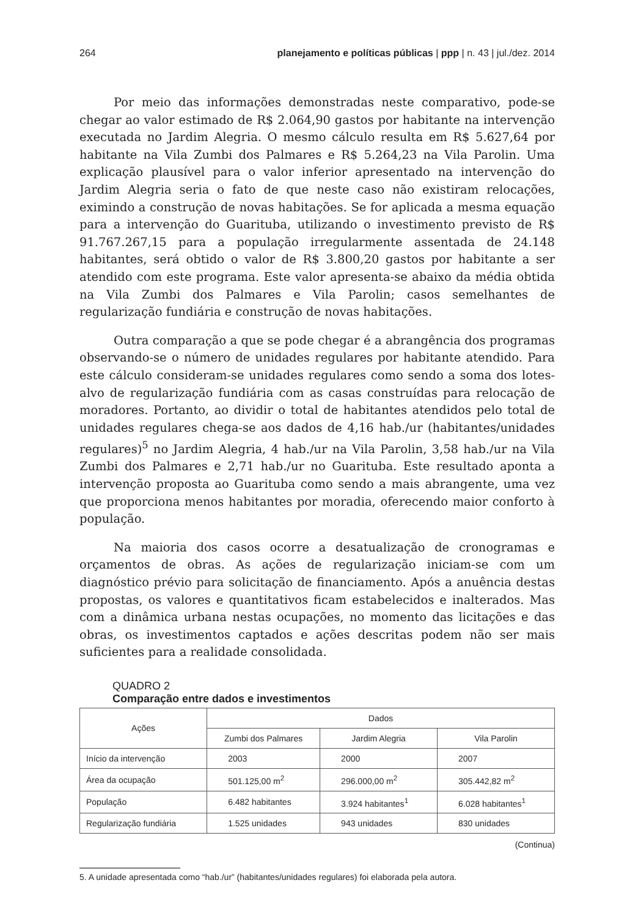264 planejamento e políticas públicas | ppp | n. 43 | jul./dez. 2014
Por meio das informações demonstradas neste comparativo, pode-se chegar ao valor estimado de R$ 2.064,90 gastos por habitante na intervenção executada no Jardim Alegria. O mesmo cálculo resulta em R$ 5.627,64 por habitante na Vila Zumbi dos Palmares e R$ 5.264,23 na Vila Parolin. Uma explicação plausível para o valor inferior apresentado na intervenção do Jardim Alegria seria o fato de que neste caso não existiram relocações, eximindo a construção de novas habitações. Se for aplicada a mesma equação para a intervenção do Guarituba, utilizando o investimento previsto de R$ 91.767.267,15 para a população irregularmente assentada de 24.148 habitantes, será obtido o valor de R$ 3.800,20 gastos por habitante a ser atendido com este programa. Este valor apresenta-se abaixo da média obtida na Vila Zumbi dos Palmares e Vila Parolin; casos semelhantes de regularização fundiária e construção de novas habitações.
Outra comparação a que se pode chegar é a abrangência dos programas observando-se o número de unidades regulares por habitante atendido. Para este cálculo consideram-se unidades regulares como sendo a soma dos lotes-alvo de regularização fundiária com as casas construídas para relocação de moradores. Portanto, ao dividir o total de habitantes atendidos pelo total de unidades regulares chega-se aos dados de 4,16 hab./ur (habitantes/unidades regulares)<sup>5</sup> no Jardim Alegria, 4 hab./ur na Vila Parolin, 3,58 hab./ur na Vila Zumbi dos Palmares e 2,71 hab./ur no Guarituba. Este resultado aponta a intervenção proposta ao Guarituba como sendo a mais abrangente, uma vez que proporciona menos habitantes por moradia, oferecendo maior conforto à população.
Na maioria dos casos ocorre a desatualização de cronogramas e orçamentos de obras. As ações de regularização iniciam-se com um diagnóstico prévio para solicitação de financiamento. Após a anuência destas propostas, os valores e quantitativos ficam estabelecidos e inalterados. Mas com a dinâmica urbana nestas ocupações, no momento das licitações e das obras, os investimentos captados e ações descritas podem não ser mais suficientes para a realidade consolidada.
QUADRO 2
Comparação entre dados e investimentos
| Ações | Dados | | |
| --- | --- | --- | --- |
| | Zumbi dos Palmares | Jardim Alegria | Vila Parolin |
| Início da intervenção | 2003 | 2000 | 2007 |
| Área da ocupação | 501.125,00 m<sup>2</sup> | 296.000,00 m<sup>2</sup> | 305.442,82 m<sup>2</sup> |
| População | 6.482 habitantes | 3.924 habitantes<sup>1</sup> | 6.028 habitantes<sup>1</sup> |
| Regularização fundiária | 1.525 unidades | 943 unidades | 830 unidades |
(Continua)
5. A unidade apresentada como “hab./ur” (habitantes/unidades regulares) foi elaborada pela autora.